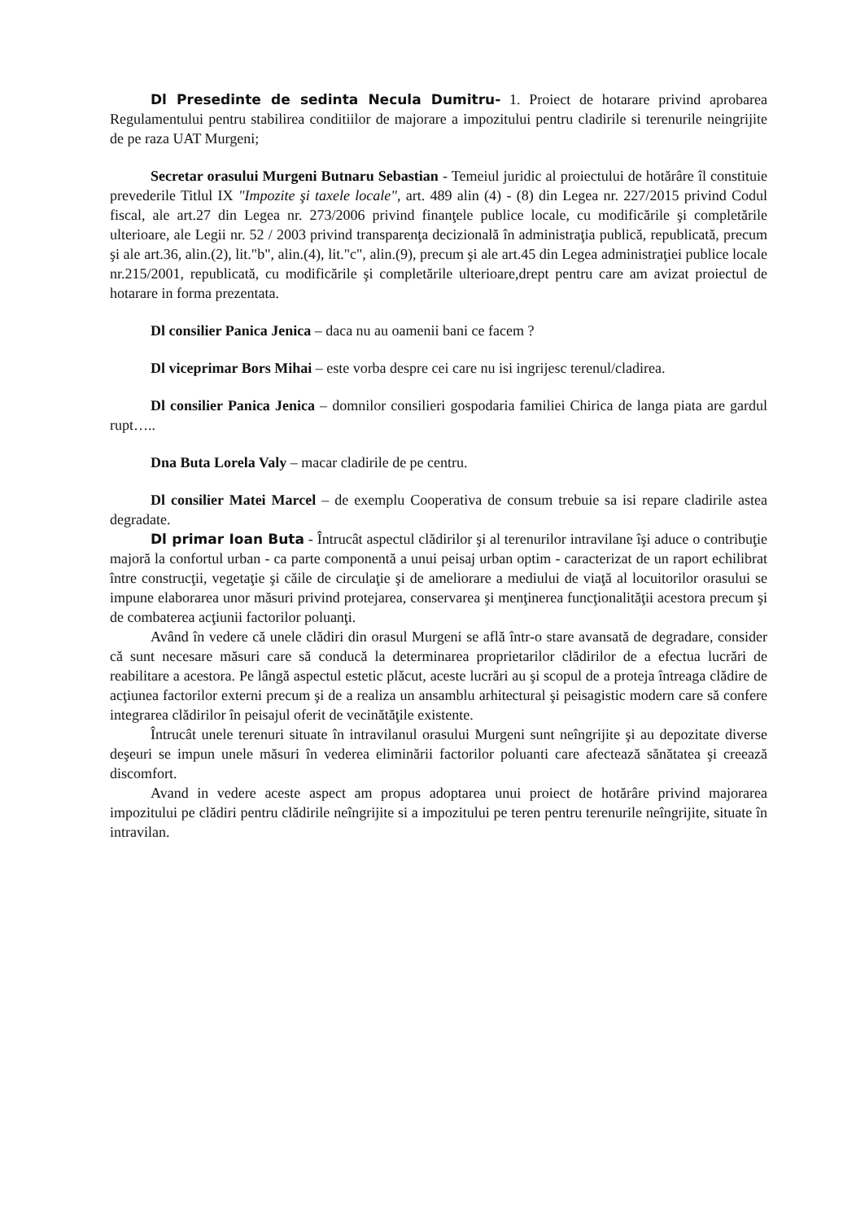Dl Presedinte de sedinta Necula Dumitru- 1. Proiect de hotarare privind aprobarea Regulamentului pentru stabilirea conditiilor de majorare a impozitului pentru cladirile si terenurile neingrijite de pe raza UAT Murgeni;
Secretar orasului Murgeni Butnaru Sebastian - Temeiul juridic al proiectului de hotărâre îl constituie prevederile Titlul IX "Impozite şi taxele locale", art. 489 alin (4) - (8) din Legea nr. 227/2015 privind Codul fiscal, ale art.27 din Legea nr. 273/2006 privind finanţele publice locale, cu modificările şi completările ulterioare, ale Legii nr. 52 / 2003 privind transparenţa decizională în administraţia publică, republicată, precum şi ale art.36, alin.(2), lit."b", alin.(4), lit."c", alin.(9), precum şi ale art.45 din Legea administraţiei publice locale nr.215/2001, republicată, cu modificările şi completările ulterioare,drept pentru care am avizat proiectul de hotarare in forma prezentata.
Dl consilier Panica Jenica – daca nu au oamenii bani ce facem ?
Dl viceprimar Bors Mihai – este vorba despre cei care nu isi ingrijesc terenul/cladirea.
Dl consilier Panica Jenica – domnilor consilieri gospodaria familiei Chirica de langa piata are gardul rupt…..
Dna Buta Lorela Valy – macar cladirile de pe centru.
Dl consilier Matei Marcel – de exemplu Cooperativa de consum trebuie sa isi repare cladirile astea degradate.
Dl primar Ioan Buta - Întrucât aspectul clădirilor şi al terenurilor intravilane îşi aduce o contribuţie majoră la confortul urban - ca parte componentă a unui peisaj urban optim - caracterizat de un raport echilibrat între construcţii, vegetaţie şi căile de circulaţie şi de ameliorare a mediului de viaţă al locuitorilor orasului se impune elaborarea unor măsuri privind protejarea, conservarea şi menţinerea funcţionalităţii acestora precum şi de combaterea acţiunii factorilor poluanţi.
Având în vedere că unele clădiri din orasul Murgeni se află într-o stare avansată de degradare, consider că sunt necesare măsuri care să conducă la determinarea proprietarilor clădirilor de a efectua lucrări de reabilitare a acestora. Pe lângă aspectul estetic plăcut, aceste lucrări au şi scopul de a proteja întreaga clădire de acţiunea factorilor externi precum şi de a realiza un ansamblu arhitectural şi peisagistic modern care să confere integrarea clădirilor în peisajul oferit de vecinătăţile existente.
Întrucât unele terenuri situate în intravilanul orasului Murgeni sunt neîngrijite şi au depozitate diverse deşeuri se impun unele măsuri în vederea eliminării factorilor poluanti care afectează sănătatea şi creează discomfort.
Avand in vedere aceste aspect am propus adoptarea unui proiect de hotărâre privind majorarea impozitului pe clădiri pentru clădirile neîngrijite si a impozitului pe teren pentru terenurile neîngrijite, situate în intravilan.